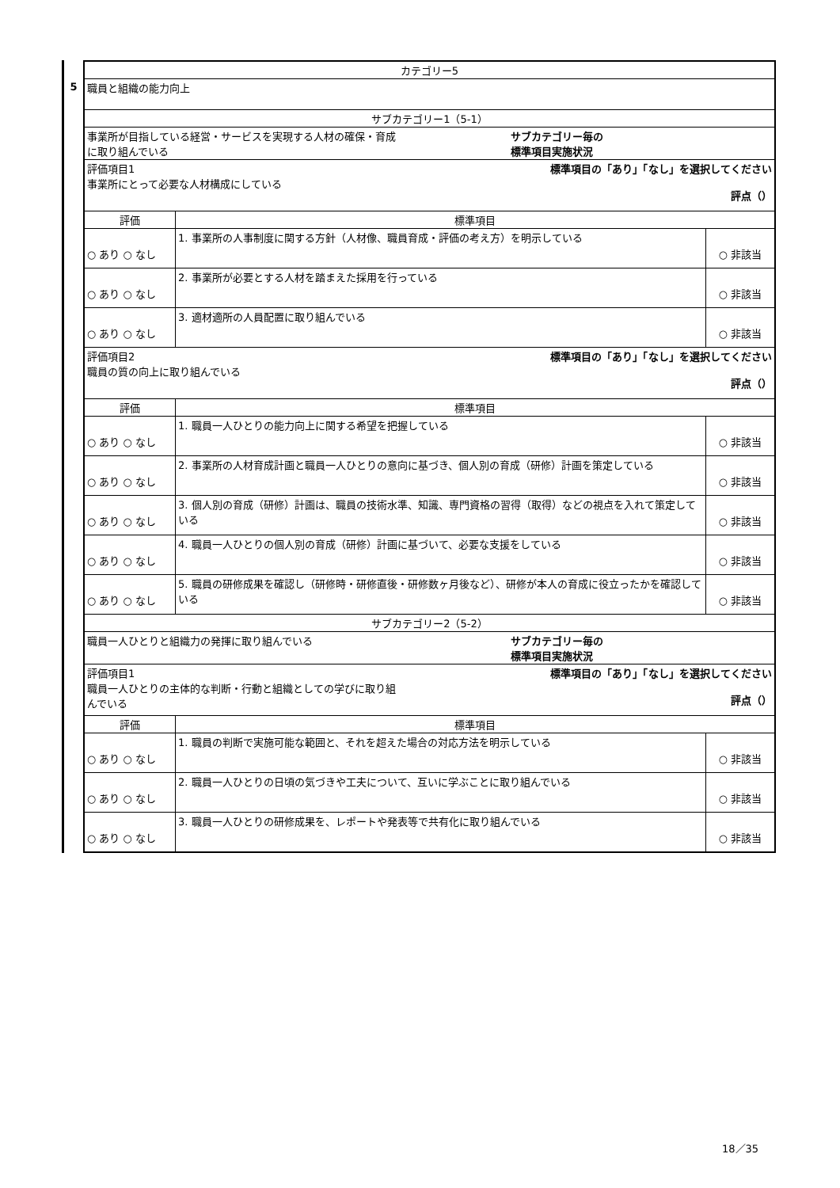5
| カテゴリー5 | | |
| 職員と組織の能力向上 | | |
| サブカテゴリー1（5-1） | | |
| 事業所が目指している経営・サービスを実現する人材の確保・育成 に取り組んでいる サブカテゴリー毎の 標準項目実施状況 | | |
| 評価項目1 事業所にとって必要な人材構成にしている 標準項目の「あり」「なし」を選択してください 評点（） | | |
| 評価 | 標準項目 | |
| ○ あり ○ なし | 1. 事業所の人事制度に関する方針（人材像、職員育成・評価の考え方）を明示している | ○ 非該当 |
| ○ あり ○ なし | 2. 事業所が必要とする人材を踏まえた採用を行っている | ○ 非該当 |
| ○ あり ○ なし | 3. 適材適所の人員配置に取り組んでいる | ○ 非該当 |
| 評価項目2 職員の質の向上に取り組んでいる 標準項目の「あり」「なし」を選択してください 評点（） | | |
| 評価 | 標準項目 | |
| ○ あり ○ なし | 1. 職員一人ひとりの能力向上に関する希望を把握している | ○ 非該当 |
| ○ あり ○ なし | 2. 事業所の人材育成計画と職員一人ひとりの意向に基づき、個人別の育成（研修）計画を策定している | ○ 非該当 |
| ○ あり ○ なし | 3. 個人別の育成（研修）計画は、職員の技術水準、知識、専門資格の習得（取得）などの視点を入れて策定している | ○ 非該当 |
| ○ あり ○ なし | 4. 職員一人ひとりの個人別の育成（研修）計画に基づいて、必要な支援をしている | ○ 非該当 |
| ○ あり ○ なし | 5. 職員の研修成果を確認し（研修時・研修直後・研修数ヶ月後など）、研修が本人の育成に役立ったかを確認している | ○ 非該当 |
| サブカテゴリー2（5-2） | | |
| 職員一人ひとりと組織力の発揮に取り組んでいる サブカテゴリー毎の 標準項目実施状況 | | |
| 評価項目1 職員一人ひとりの主体的な判断・行動と組織としての学びに取り組 んでいる 標準項目の「あり」「なし」を選択してください 評点（） | | |
| 評価 | 標準項目 | |
| ○ あり ○ なし | 1. 職員の判断で実施可能な範囲と、それを超えた場合の対応方法を明示している | ○ 非該当 |
| ○ あり ○ なし | 2. 職員一人ひとりの日頃の気づきや工夫について、互いに学ぶことに取り組んでいる | ○ 非該当 |
| ○ あり ○ なし | 3. 職員一人ひとりの研修成果を、レポートや発表等で共有化に取り組んでいる | ○ 非該当 |
18／35